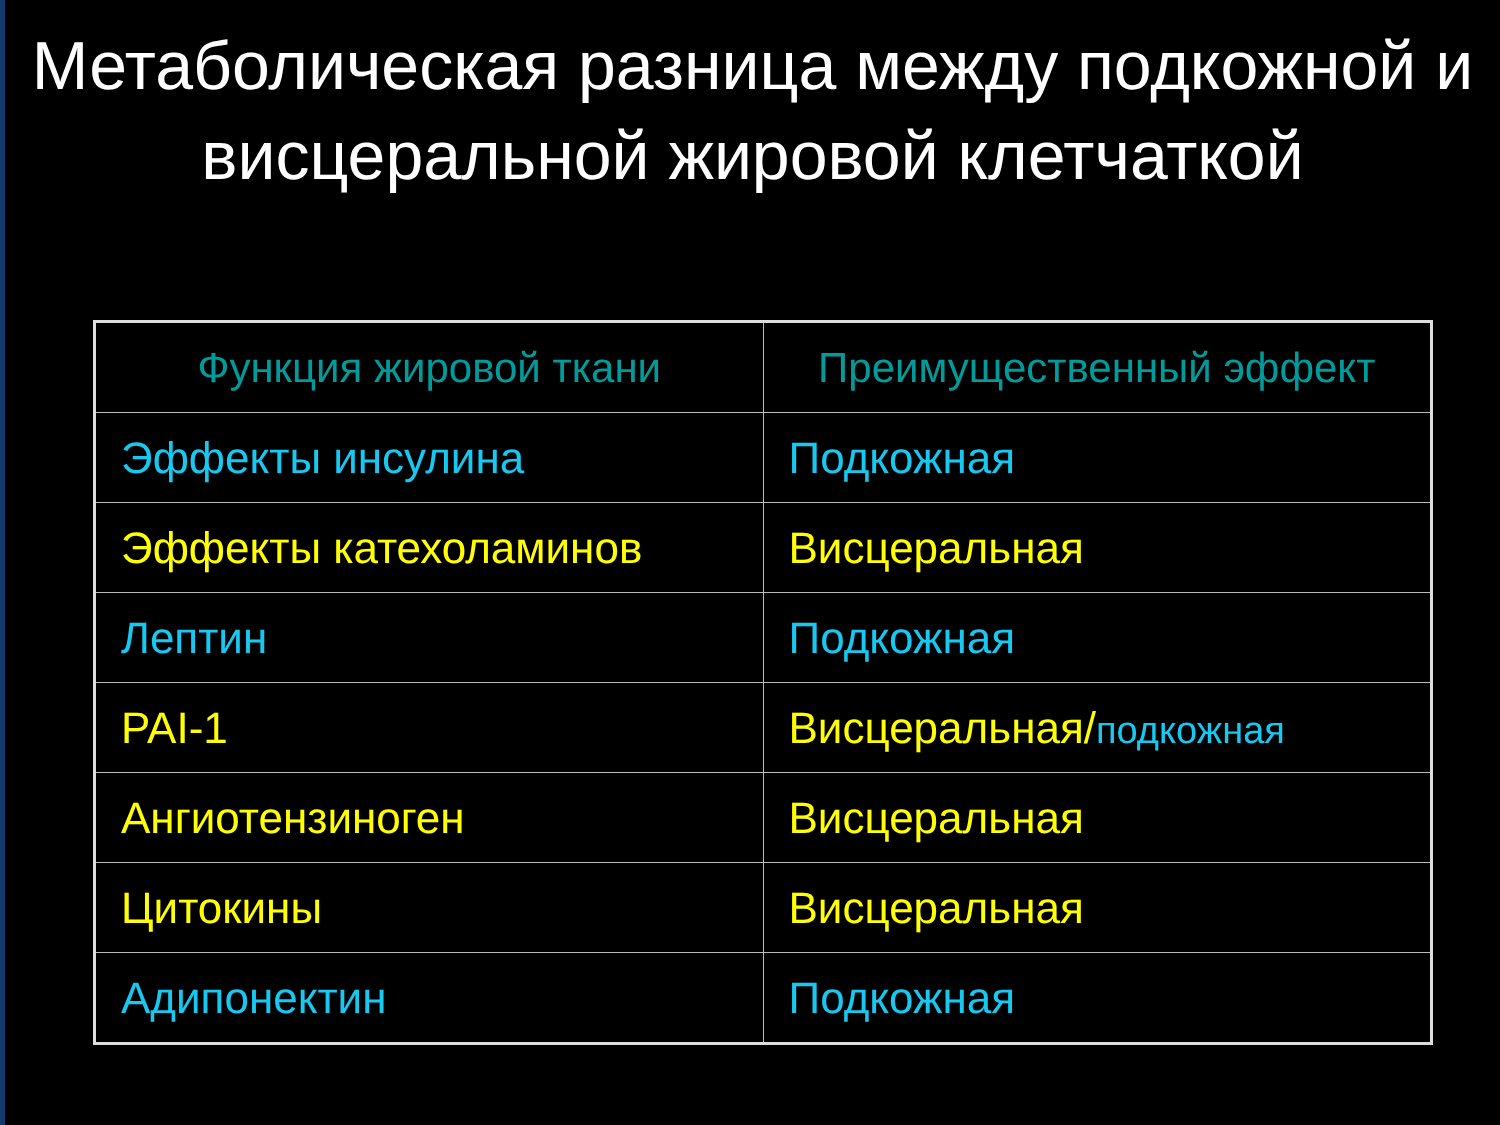Метаболическая разница между подкожной и висцеральной жировой клетчаткой
| Функция жировой ткани | Преимущественный эффект |
| --- | --- |
| Эффекты инсулина | Подкожная |
| Эффекты катехоламинов | Висцеральная |
| Лептин | Подкожная |
| PAI-1 | Висцеральная/ подкожная |
| Ангиотензиноген | Висцеральная |
| Цитокины | Висцеральная |
| Адипонектин | Подкожная |